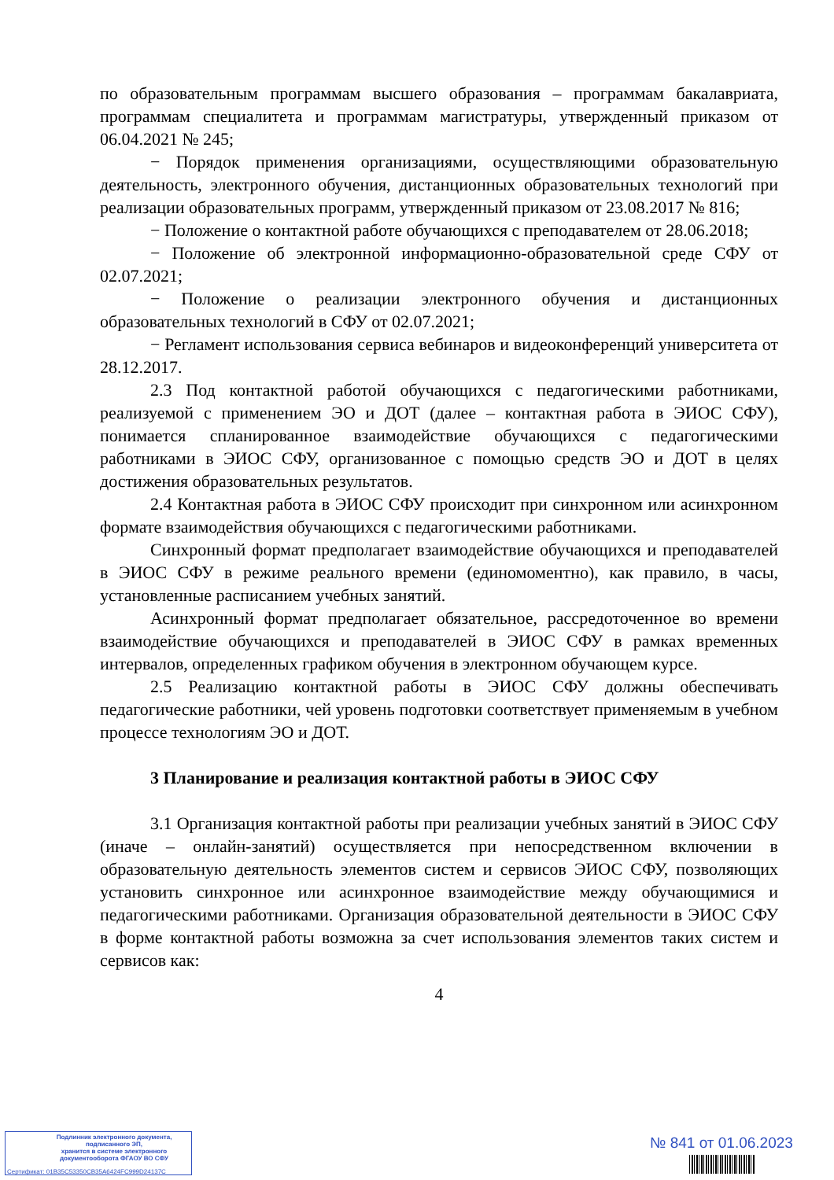по образовательным программам высшего образования – программам бакалавриата, программам специалитета и программам магистратуры, утвержденный приказом от 06.04.2021 № 245;
− Порядок применения организациями, осуществляющими образовательную деятельность, электронного обучения, дистанционных образовательных технологий при реализации образовательных программ, утвержденный приказом от 23.08.2017 № 816;
− Положение о контактной работе обучающихся с преподавателем от 28.06.2018;
− Положение об электронной информационно-образовательной среде СФУ от 02.07.2021;
− Положение о реализации электронного обучения и дистанционных образовательных технологий в СФУ от 02.07.2021;
− Регламент использования сервиса вебинаров и видеоконференций университета от 28.12.2017.
2.3 Под контактной работой обучающихся с педагогическими работниками, реализуемой с применением ЭО и ДОТ (далее – контактная работа в ЭИОС СФУ), понимается спланированное взаимодействие обучающихся с педагогическими работниками в ЭИОС СФУ, организованное с помощью средств ЭО и ДОТ в целях достижения образовательных результатов.
2.4 Контактная работа в ЭИОС СФУ происходит при синхронном или асинхронном формате взаимодействия обучающихся с педагогическими работниками.
Синхронный формат предполагает взаимодействие обучающихся и преподавателей в ЭИОС СФУ в режиме реального времени (единомоментно), как правило, в часы, установленные расписанием учебных занятий.
Асинхронный формат предполагает обязательное, рассредоточенное во времени взаимодействие обучающихся и преподавателей в ЭИОС СФУ в рамках временных интервалов, определенных графиком обучения в электронном обучающем курсе.
2.5 Реализацию контактной работы в ЭИОС СФУ должны обеспечивать педагогические работники, чей уровень подготовки соответствует применяемым в учебном процессе технологиям ЭО и ДОТ.
3 Планирование и реализация контактной работы в ЭИОС СФУ
3.1 Организация контактной работы при реализации учебных занятий в ЭИОС СФУ (иначе – онлайн-занятий) осуществляется при непосредственном включении в образовательную деятельность элементов систем и сервисов ЭИОС СФУ, позволяющих установить синхронное или асинхронное взаимодействие между обучающимися и педагогическими работниками. Организация образовательной деятельности в ЭИОС СФУ в форме контактной работы возможна за счет использования элементов таких систем и сервисов как:
4
Подлинник электронного документа, подписанного ЭП,
хранится в системе электронного документооборота ФГАОУ ВО СФУ
Сертификат: 01B35C53350CB35A6424FC999D24137C
№ 841 от 01.06.2023